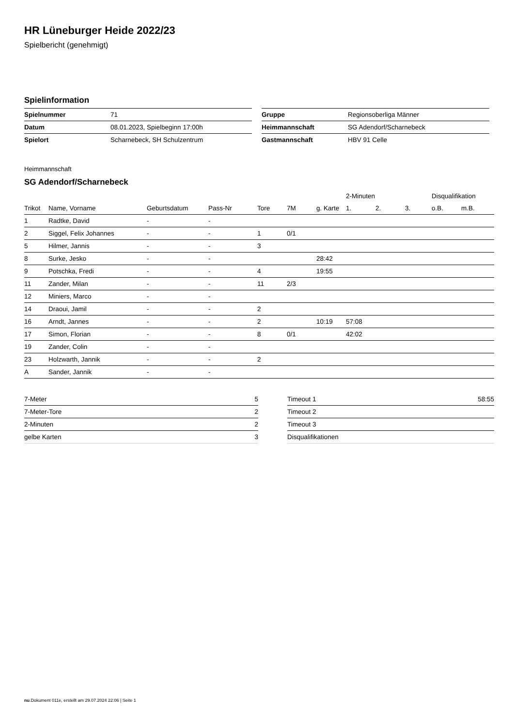HR Lüneburger Heide 2022/23
Spielbericht (genehmigt)
Spielinformation
| Spielnummer | 71 |
| Datum | 08.01.2023, Spielbeginn 17:00h |
| Spielort | Scharnebeck, SH Schulzentrum |
| Gruppe | Regionsoberliga Männer |
| Heimmannschaft | SG Adendorf/Scharnebeck |
| Gastmannschaft | HBV 91 Celle |
Heimmannschaft
SG Adendorf/Scharnebeck
| | | | | | | | 2-Minuten | | | Disqualifikation | |
| --- | --- | --- | --- | --- | --- | --- | --- | --- | --- | --- | --- |
| Trikot | Name, Vorname | Geburtsdatum | Pass-Nr | Tore | 7M | g. Karte | 1. | 2. | 3. | o.B. | m.B. |
| 1 | Radtke, David | - | - | | | | | | | | |
| 2 | Siggel, Felix Johannes | - | - | 1 | 0/1 | | | | | | |
| 5 | Hilmer, Jannis | - | - | 3 | | | | | | | |
| 8 | Surke, Jesko | - | - | | | 28:42 | | | | | |
| 9 | Potschka, Fredi | - | - | 4 | | 19:55 | | | | | |
| 11 | Zander, Milan | - | - | 11 | 2/3 | | | | | | |
| 12 | Miniers, Marco | - | - | | | | | | | | |
| 14 | Draoui, Jamil | - | - | 2 | | | | | | | |
| 16 | Arndt, Jannes | - | - | 2 | | 10:19 | 57:08 | | | | |
| 17 | Simon, Florian | - | - | 8 | 0/1 | | 42:02 | | | | |
| 19 | Zander, Colin | - | - | | | | | | | | |
| 23 | Holzwarth, Jannik | - | - | 2 | | | | | | | |
| A | Sander, Jannik | - | - | | | | | | | | |
| 7-Meter | 5 |
| 7-Meter-Tore | 2 |
| 2-Minuten | 2 |
| gelbe Karten | 3 |
| Timeout 1 | 58:55 |
| Timeout 2 | |
| Timeout 3 | |
| Disqualifikationen | |
nu.Dokument 011e, erstellt am 29.07.2024 22:06 | Seite 1